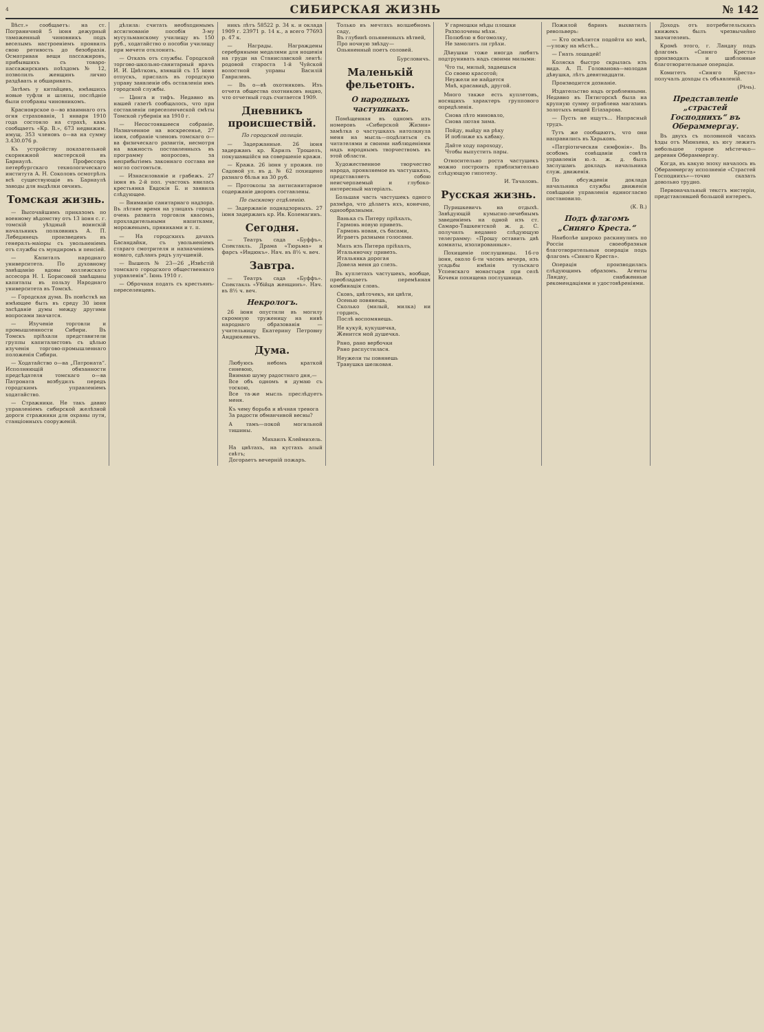4 СИБИРСКАЯ ЖИЗНЬ № 142
Вѣст.» сообщаетъ: на ст. Пограничной 5 іюня дежурный таможенный чиновникъ подъ веселымъ настроеніемъ проявилъ свою ретивость до безобразія. Осматривая вещи пассажировъ, прибывшихъ съ товаро-пассажирскимъ поѣздомъ № 12, позволилъ женщинъ лично раздѣвать и обшаривать.
Затѣмъ у китайцевъ, имѣвшихъ новые туфли и шляпы, послѣдніе были отобраны чиновникомъ.
Красноярское о—во взаимнаго отъ огня страхованія, 1 января 1910 года состояло на страхѣ, какъ сообщаетъ «Кр. В.», 673 недвижим. имущ. 353 членовъ о—ва на сумму 3.430.076 р.
Къ устройству показательной скорняжной мастерской въ Барнаулѣ. Профессоръ петербургскаго технологическаго института А. Н. Соколовъ осмотрѣлъ всѣ существующіе въ Барнаулѣ заводы для выдѣлки овчинъ.
Томская жизнь.
— Высочайшимъ приказомъ по военному вѣдомству отъ 13 іюня с. г. томскій уѣздный воинскій начальникъ полковникъ А. П. Лебединецъ произведенъ въ генералъ-маіоры съ увольненіемъ отъ службы съ мундиромъ и пенсіей.
— Капиталъ народнаго университета. По духовному завѣщанію вдовы коллежскаго ассесора Н. І. Борисовой завѣщаны капиталы въ пользу Народнаго университета въ Томскѣ.
— Городская дума. Въ повѣсткѣ на имѣющее быть въ среду 30 іюня засѣданіе думы между другими вопросами значатся.
— Изученіе торговли и промышленности Сибири. Въ Томскъ пріѣхали представители группы капиталистовъ съ цѣлью изученія торгово-промышленнаго положенія Сибири.
— Ходатайство о—ва „Патроната“. Исполняющій обязанности предсѣдателя томскаго о—ва Патроната возбудилъ передъ городскимъ управленіемъ ходатайство.
— Стражники. Не такъ давно управленіемъ сибирской желѣзной дороги стражники для охраны пути, станціонныхъ сооруженій.
дѣлила: считать необходимымъ ассигнованіе пособія 3-му мусульманскому училищу въ 150 руб., ходатайство о пособіи училищу при мечети отклонить.
— Отказъ отъ службы. Городской торгово-школьно-санитарный врачъ И. И. Цвѣтковъ, взявшій съ 15 іюня отпускъ, прислалъ въ городскую управу заявленіе объ оставленіи имъ городской службы.
— Цинга и тифъ. Недавно въ нашей газетѣ сообщалось, что при составленіи переселенческой смѣты Томской губерніи на 1910 г.
— Несостоявшееся собраніе. Назначенное на воскресенье, 27 іюня, собраніе членовъ томскаго о—ва физическаго развитія, несмотря на важность поставленныхъ въ программу вопросовъ, за неприбытіемъ законнаго состава не могло состояться.
— Изнасилованіе и грабежъ. 27 іюня въ 2-й пол. участокъ явилась крестьянка Евдокія Б. и заявила слѣдующее.
— Вниманію санитарнаго надзора. Въ лѣтнее время на улицахъ города очень развита торговля квасомъ, прохладительными напитками, мороженымъ, пряниками и т. п.
— На городскихъ дачахъ Басандайки, съ увольненіемъ стараго смотрителя и назначеніемъ новаго, сдѣланъ рядъ улучшеній.
— Вышелъ № 23—26 „Извѣстій томскаго городского общественнаго управленія“. Іюнь 1910 г.
— Оброчная подать съ крестьянъ-переселенцевъ.
никъ лѣтъ 58522 р. 34 к. и оклада 1909 г. 23971 р. 14 к., а всего 77693 р. 47 к.
— Награды. Награждены серебряными медалями для ношенія на груди на Станиславской лентѣ: родовой староста 1-й Чуйской волостной управы Василій Гаврилевъ.
— Въ о—вѣ охотниковъ. Изъ отчета общества охотниковъ видно, что отчетный годъ считается 1909.
Дневникъ происшествій.
По городской полиціи.
— Задержанные. 26 іюня задержанъ кр. Карилъ Трошелъ, покушавшійся на совершеніе кражи.
— Кража. 26 іюня у прожив. по Садовой ул. въ д. № 62 похищено разнаго бѣлья на 30 руб.
— Протоколы за антисанитарное содержаніе дворовъ составлены.
По сыскному отдѣленію.
— Задержаніе поднадзорныхъ. 27 іюня задержанъ кр. Ив. Колемагинъ.
Сегодня.
— Театръ сада «Буффъ». Спектакль. Драма «Тюрьма» и фарсъ «Индюкъ». Нач. въ 8½ ч. веч.
Завтра.
— Театръ сада «Буффъ». Спектакль «Убійца женщинъ». Нач. въ 8½ ч. веч.
Некрологъ.
26 іюня опустили въ могилу скромную труженицу на нивѣ народнаго образованія — учительницу Екатерину Петровну Андрюкевичъ.
Дума.
Любуюсь небомъ краткой синевою,
Внимаю шуму радостнаго дня,—
Все объ одномъ я думаю съ тоскою,
Все та-же мысль преслѣдуетъ меня.
Къ чему борьба и вѣчная тревога
За радости обманчивой весны?
А тамъ—покой могильной тишины.
Михаилъ Клеймихель.
На цвѣтахъ, на кустахъ алый свѣтъ;
Догораетъ вечерній пожаръ.
Только въ мечтахъ волшебномъ саду,
Въ глубинѣ опьяненныхъ вѣтвей,
Про ночную звѣзду—
Опьяненный поетъ соловей.
Бурсловичъ.
Маленькій фельетонъ.
О народныхъ частушкахъ.
Помѣщенная въ одномъ изъ номеровъ «Сибирской Жизни» замѣтка о частушкахъ натолкнула меня на мысль—подѣлиться съ читателями и своими наблюденіями надъ народнымъ творчествомъ въ этой области.
Художественное творчество народа, проявляемое въ частушкахъ, представляетъ собою неисчерпаемый и глубоко-интересный матеріалъ.
Большая часть частушекъ одного размѣра, что дѣлаетъ ихъ, конечно, однообразными.
Ванька съ Питеру пріѣхалъ,
Гармонь новую привезъ.
Гармонь новая, съ басами,
Играетъ разными голосами.
Милъ изъ Питера пріѣхалъ,
Итальяночку привезъ.
Итальянка дорогая
Довела меня до слезъ.
Въ куплетахъ частушекъ, вообще, преобладаетъ перемѣнная комбинація словъ.
Сковъ, цвѣточекъ, ни цвѣти,
Осенью повянешь,
Сколько (милый, милка) ни гордись,
Послѣ воспомянешь.
Не кукуй, кукушечка,
Женится мой душечка.
Рано, рано вербочки
Рано распустилася.
Неужели ты повянешь
Травушка шелковая.
У гармошки мѣды плошки
Раззолочены мѣхи.
Полюблю я богомолку,
Не замолить ли грѣхи.
Дѣвушки тоже иногда любятъ подтрунивать надъ своими милыми:
Что ты, милый, задаешься
Со своею красотой;
Неужели не найдется
Мнѣ, красавицѣ, другой.
Много также есть куплетовъ, носящихъ характеръ группового опредѣленія.
Снова лѣто миновало,
Снова лютая зима.
Пойду, выйду на рѣку
И поближе къ кабаку.
Дайте ходу пароходу,
Чтобы выпустить пары.
Относительно роста частушекъ можно построить приблизительно слѣдующую гипотезу.
И. Тачаловъ.
Русская жизнь.
Пуришкевичъ на отдыхѣ. Завѣдующій кумысно-лечебнымъ заведеніемъ на одной изъ ст. Самаро-Ташкентской ж. д. С. получилъ недавно слѣдующую телеграмму: «Прошу оставить двѣ комнаты, изолированныя».
Похищеніе послушницы. 16-го іюня, около 6-ти часовъ вечера, изъ усадьбы имѣнія тульскаго Успенскаго монастыря при селѣ Кочеки похищена послушница.
Пожилой баринъ выхватилъ револьверъ:
— Кто осмѣлится подойти ко мнѣ,—уложу на мѣстѣ...
— Гнать лошадей!
Коляска быстро скрылась изъ вида. А. П. Голованова—молодая дѣвушка, лѣтъ девятнадцати.
Производится дознаніе.
Издательство надъ ограбленными. Недавно въ Пятигорскѣ была на крупную сумму ограблена магазинъ золотыхъ вещей Егіазарова.
— Пусть не ищутъ... Напрасный трудъ.
Тутъ же сообщаютъ, что они направились въ Харьковъ.
«Патріотическая симфонія». Въ особомъ совѣщаніи совѣта управленія ю.-з. ж. д. былъ заслушанъ докладъ начальника служ. движенія.
По обсужденіи доклада начальника службы движенія совѣщаніе управленія единогласно постановило.
(К. В.)
Подъ флагомъ „Синяго Креста.“
Наиболѣе широко раскинулись по Россіи своеобразныя благотворительныя операціи подъ флагомъ «Синяго Креста».
Операція производилась слѣдующимъ образомъ. Агенты Ландау, снабженные рекомендаціями и удостовѣреніями.
Доходъ отъ потребительскихъ книжекъ былъ чрезвычайно значителенъ.
Кромѣ этого, г. Ландау подъ флагомъ «Синяго Креста» производилъ и шаблонные благотворительные операціи.
Комитетъ «Синяго Креста» получалъ доходы съ объявленій.
(Рѣчь).
Представленіе „страстей Господнихъ“ въ Обераммергау.
Въ двухъ съ половиной часахъ ѣзды отъ Мюнхена, къ югу лежитъ небольшое горное мѣстечко—деревня Обераммергау.
Когда, въ какую эпоху началось въ Обераммергау исполненіе «Страстей Господнихъ»—точно сказать довольно трудно.
Первоначальный текстъ мистеріи, представлявшей большой интересъ.